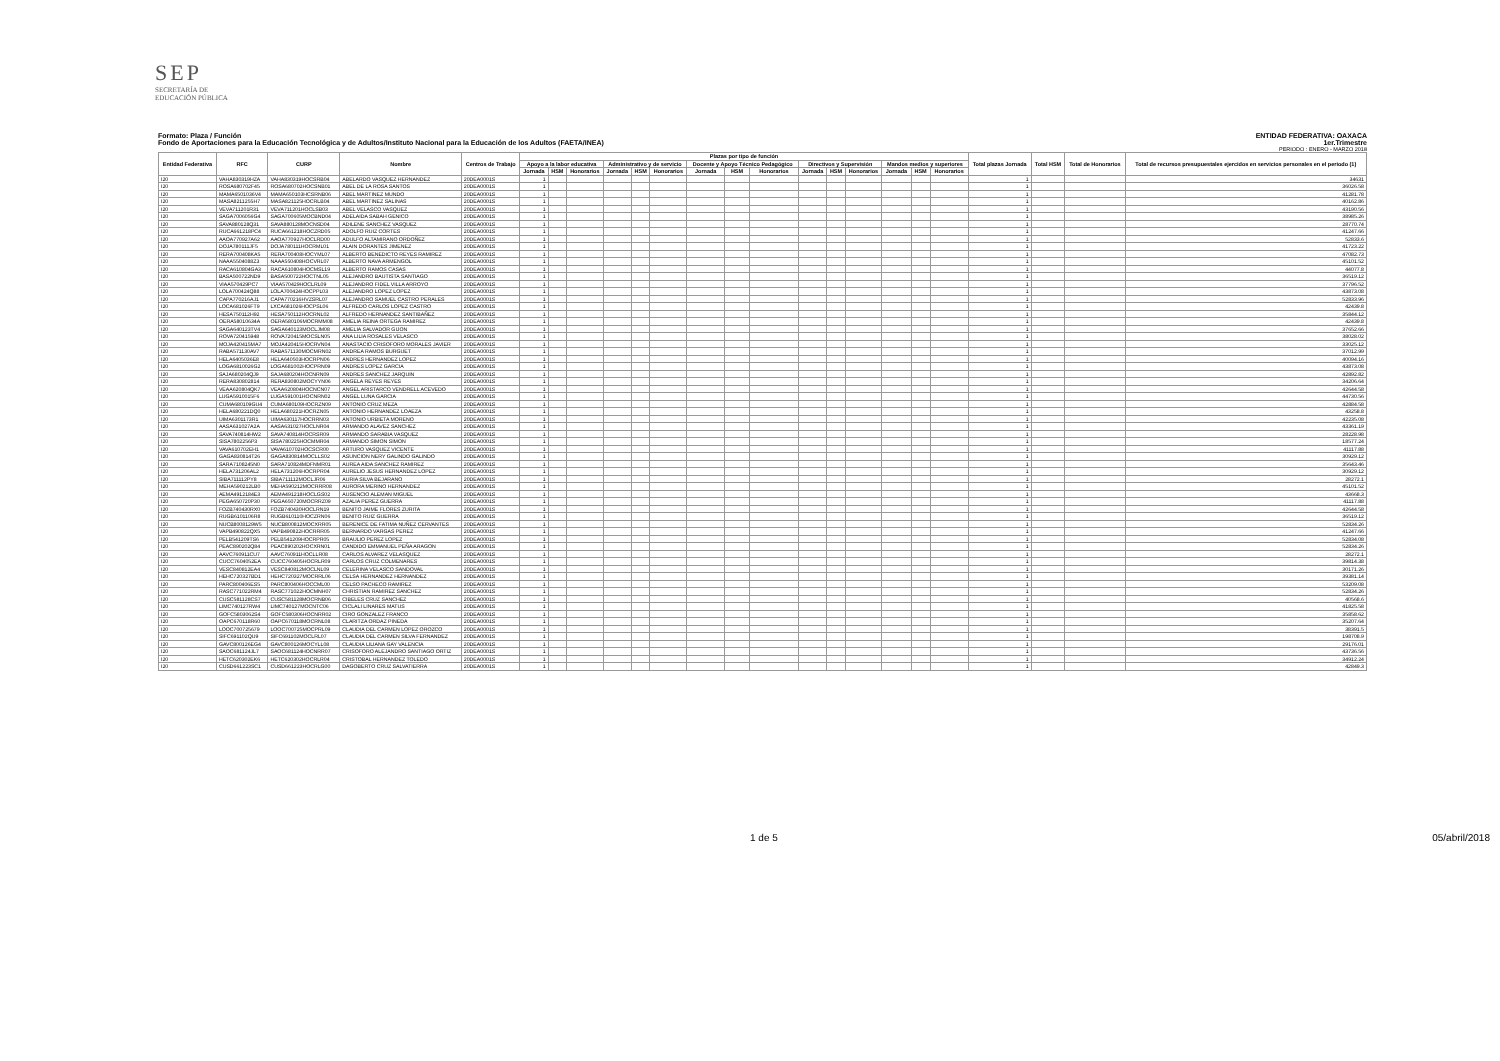SEP
SECRETARÍA DE
EDUCACIÓN PÚBLICA
Formato: Plaza / Función ENTIDAD FEDERATIVA: OAXACA
Fondo de Aportaciones para la Educación Tecnológica y de Adultos/Instituto Nacional para la Educación de los Adultos (FAETA/INEA) 1er.Trimestre
PERIODO : ENERO - MARZO 2018
| Entidad Federativa | RFC | CURP | Nombre | Centros de Trabajo | Plazas por tipo de función | | | | | | | | | | | | | | | Total plazas Jornada | Total HSM | Total de Honorarios | Total de recursos presupuestales ejercidos en servicios personales en el periodo (1) |
| --- | --- | --- | --- | --- | --- | --- | --- | --- | --- | --- | --- | --- | --- | --- | --- | --- | --- | --- | --- | --- | --- | --- | --- |
| | | | | | Apoyo a la labor educativa | | | Administrativo y de servicio | | | Docente y Apoyo Técnico Pedagógico | | | Directivos y Supervisión | | | Mandos medios y superiores | | | | | | |
| | | | | | Jornada | HSM | Honorarios | Jornada | HSM | Honorarios | Jornada | HSM | Honorarios | Jornada | HSM | Honorarios | Jornada | HSM | Honorarios | | | | |
| I20 | VAHA830319HZA | VAHA830319HOCSRB04 | ABELARDO VASQUEZ HERNANDEZ | 20DEA0001S | 1 | | | | | | | | | | | | | | | 1 | | | 34631 |
| I20 | ROSA680702F45 | ROSA680702HOCSNB01 | ABEL DE LA ROSA SANTOS | 20DEA0001S | 1 | | | | | | | | | | | | | | | 1 | | | 36026.58 |
| I20 | MAMA6501036V4 | MAMA650103HCSRNB06 | ABEL MARTINEZ MUNDO | 20DEA0001S | 1 | | | | | | | | | | | | | | | 1 | | | 41281.78 |
| I20 | MASA8211255H7 | MASA821125HOCRLB04 | ABEL MARTINEZ SALINAS | 20DEA0001S | 1 | | | | | | | | | | | | | | | 1 | | | 40162.86 |
| I20 | VEVA711201R31 | VEVA711201HOCLSB03 | ABEL VELASCO VASQUEZ | 20DEA0001S | 1 | | | | | | | | | | | | | | | 1 | | | 43190.56 |
| I20 | SAGA7006056G4 | SAGA700605MOCBND04 | ADELAIDA SABAH GENICO | 20DEA0001S | 1 | | | | | | | | | | | | | | | 1 | | | 38985.26 |
| I20 | SAVA880128Q31 | SAVA880128MOCNSD04 | ADILENE SANCHEZ VASQUEZ | 20DEA0001S | 1 | | | | | | | | | | | | | | | 1 | | | 28770.74 |
| I20 | RUCA661218PC4 | RUCA661218HOCZRD05 | ADOLFO RUIZ CORTES | 20DEA0001S | 1 | | | | | | | | | | | | | | | 1 | | | 41247.66 |
| I20 | AAOA770927A62 | AAOA770927HOCLRD00 | ADULFO ALTAMIRANO ORDOÑEZ | 20DEA0001S | 1 | | | | | | | | | | | | | | | 1 | | | 52833.6 |
| I20 | DOJA780111JF5 | DOJA780111HOCRML01 | ALAIN DORANTES JIMENEZ | 20DEA0001S | 1 | | | | | | | | | | | | | | | 1 | | | 41723.22 |
| I20 | RERA700408KA5 | RERA700408HOCYML07 | ALBERTO BENEDICTO REYES RAMIREZ | 20DEA0001S | 1 | | | | | | | | | | | | | | | 1 | | | 47082.73 |
| I20 | NAAA5504088Z3 | NAAA550408HOCVRL07 | ALBERTO NAVA ARMENGOL | 20DEA0001S | 1 | | | | | | | | | | | | | | | 1 | | | 45101.52 |
| I20 | RACA610804GA3 | RACA610804HOCMSL19 | ALBERTO RAMOS CASAS | 20DEA0001S | 1 | | | | | | | | | | | | | | | 1 | | | 44077.8 |
| I20 | BASA500722ND9 | BASA500722HOCTNL05 | ALEJANDRO BAUTISTA SANTIAGO | 20DEA0001S | 1 | | | | | | | | | | | | | | | 1 | | | 36519.12 |
| I20 | VIAA570429PC7 | VIAA570429HOCLRL09 | ALEJANDRO FIDEL VILLA ARROYO | 20DEA0001S | 1 | | | | | | | | | | | | | | | 1 | | | 37796.52 |
| I20 | LOLA700424Q88 | LOLA700424HOCPPL03 | ALEJANDRO LOPEZ LOPEZ | 20DEA0001S | 1 | | | | | | | | | | | | | | | 1 | | | 43873.08 |
| I20 | CAPA770216AJ1 | CAPA770216HVZSRL07 | ALEJANDRO SAMUEL CASTRO PERALES | 20DEA0001S | 1 | | | | | | | | | | | | | | | 1 | | | 52833.96 |
| I20 | LOCA681026FT9 | LXCA681026HOCPSL06 | ALFREDO CARLOS LOPEZ CASTRO | 20DEA0001S | 1 | | | | | | | | | | | | | | | 1 | | | 42439.8 |
| I20 | HESA750112H92 | HESA750112HOCRNL02 | ALFREDO HERNANDEZ SANTIBAÑEZ | 20DEA0001S | 1 | | | | | | | | | | | | | | | 1 | | | 35844.12 |
| I20 | OERA58010634A | OERA580106MOCRMM08 | AMELIA REINA ORTEGA RAMIREZ | 20DEA0001S | 1 | | | | | | | | | | | | | | | 1 | | | 42439.8 |
| I20 | SAGA640123TV4 | SAGA640123MOCLJM08 | AMELIA SALVADOR GIJON | 20DEA0001S | 1 | | | | | | | | | | | | | | | 1 | | | 37652.66 |
| I20 | ROVA720415948 | ROVA720415MOCSLN05 | ANA LILIA ROSALES VELASCO | 20DEA0001S | 1 | | | | | | | | | | | | | | | 1 | | | 38028.02 |
| I20 | MOJA420415MA7 | MOJA420415HOCRVN04 | ANASTACIO CRISOFORO MORALES JAVIER | 20DEA0001S | 1 | | | | | | | | | | | | | | | 1 | | | 33025.12 |
| I20 | RABA571130AV7 | RABA571130MOCMRN02 | ANDREA RAMOS BURGUET | 20DEA0001S | 1 | | | | | | | | | | | | | | | 1 | | | 37012.99 |
| I20 | HELA6405036E8 | HELA640503HOCRPN06 | ANDRES HERNANDEZ LOPEZ | 20DEA0001S | 1 | | | | | | | | | | | | | | | 1 | | | 40094.16 |
| I20 | LOGA6810026G2 | LOGA681002HOCPRN09 | ANDRES LOPEZ GARCIA | 20DEA0001S | 1 | | | | | | | | | | | | | | | 1 | | | 43873.08 |
| I20 | SAJA680204QJ9 | SAJA680204HOCNRN09 | ANDRES SANCHEZ JARQUIN | 20DEA0001S | 1 | | | | | | | | | | | | | | | 1 | | | 42892.82 |
| I20 | RERA830802814 | RERA830802MOCYYN06 | ANGELA REYES REYES | 20DEA0001S | 1 | | | | | | | | | | | | | | | 1 | | | 34206.64 |
| I20 | VEAA620804QK7 | VEAA620804HOCNCN07 | ANGEL ARISTARCO VENDRELL ACEVEDO | 20DEA0001S | 1 | | | | | | | | | | | | | | | 1 | | | 42644.58 |
| I20 | LUGA5910015F6 | LUGA591001HOCNRN02 | ANGEL LUNA GARCIA | 20DEA0001S | 1 | | | | | | | | | | | | | | | 1 | | | 44730.56 |
| I20 | CUMA680109GU4 | CUMA680109HOCRZN09 | ANTONIO CRUZ MEZA | 20DEA0001S | 1 | | | | | | | | | | | | | | | 1 | | | 42884.58 |
| I20 | HELA680221DQ0 | HELA680221HOCRZN05 | ANTONIO HERNANDEZ LOAEZA | 20DEA0001S | 1 | | | | | | | | | | | | | | | 1 | | | 43258.8 |
| I20 | UIMA6301173R1 | UIMA630117HOCRRN03 | ANTONIO URBIETA MORENO | 20DEA0001S | 1 | | | | | | | | | | | | | | | 1 | | | 42235.08 |
| I20 | AASA631027A2A | AASA631027HOCLNR04 | ARMANDO ALAVEZ SANCHEZ | 20DEA0001S | 1 | | | | | | | | | | | | | | | 1 | | | 43361.19 |
| I20 | SAVA740814HW2 | SAVA740814HOCRSR09 | ARMANDO SARABIA VASQUEZ | 20DEA0001S | 1 | | | | | | | | | | | | | | | 1 | | | 28228.98 |
| I20 | SISA7802256P3 | SISA780225HOCMMR04 | ARMANDO SIMON SIMON | 20DEA0001S | 1 | | | | | | | | | | | | | | | 1 | | | 18577.24 |
| I20 | VAVA610702EH1 | VAVA610702HOCSCR00 | ARTURO VASQUEZ VICENTE | 20DEA0001S | 1 | | | | | | | | | | | | | | | 1 | | | 41117.88 |
| I20 | GAGA830814T26 | GAGA830814MOCLLS02 | ASUNCION NERY GALINDO GALINDO | 20DEA0001S | 1 | | | | | | | | | | | | | | | 1 | | | 30929.12 |
| I20 | SARA7108245N0 | SARA710824MDFNMR01 | AUREA AIDA SANCHEZ RAMIREZ | 20DEA0001S | 1 | | | | | | | | | | | | | | | 1 | | | 35643.46 |
| I20 | HELA731206AL2 | HELA731206HOCRPR04 | AURELIO JESUS HERNANDEZ LOPEZ | 20DEA0001S | 1 | | | | | | | | | | | | | | | 1 | | | 30929.12 |
| I20 | SIBA711112PY8 | SIBA711112MOCLJR06 | AURIA SILVA BEJARANO | 20DEA0001S | 1 | | | | | | | | | | | | | | | 1 | | | 28272.1 |
| I20 | MEHA590212LB0 | MEHA590212MOCRRR08 | AURORA MERINO HERNANDEZ | 20DEA0001S | 1 | | | | | | | | | | | | | | | 1 | | | 45101.52 |
| I20 | AEMA4912184E3 | AEMA491218HOCLGS02 | AUSENCIO ALEMAN MIGUEL | 20DEA0001S | 1 | | | | | | | | | | | | | | | 1 | | | 43668.3 |
| I20 | PEGA650720P30 | PEGA650720MOCRRZ09 | AZALIA PEREZ GUERRA | 20DEA0001S | 1 | | | | | | | | | | | | | | | 1 | | | 41117.88 |
| I20 | FOZB740430RX0 | FOZB740430HOCLRN19 | BENITO JAIME FLORES ZURITA | 20DEA0001S | 1 | | | | | | | | | | | | | | | 1 | | | 42644.58 |
| I20 | RUGB6101106R8 | RUGB610110HOCZRN06 | BENITO RUIZ GUERRA | 20DEA0001S | 1 | | | | | | | | | | | | | | | 1 | | | 36519.12 |
| I20 | NUCB8008129W5 | NUCB800812MOCXRR05 | BERENICE DE FATIMA NUÑEZ CERVANTES | 20DEA0001S | 1 | | | | | | | | | | | | | | | 1 | | | 52834.26 |
| I20 | VAPB490822QX5 | VAPB490822HOCRRR05 | BERNARDO VARGAS PEREZ | 20DEA0001S | 1 | | | | | | | | | | | | | | | 1 | | | 41247.66 |
| I20 | PELB541209TS6 | PELB541209HOCRPR05 | BRAULIO PEREZ LOPEZ | 20DEA0001S | 1 | | | | | | | | | | | | | | | 1 | | | 52834.08 |
| I20 | PEAC890202Q84 | PEAC890202HOCXRN01 | CANDIDO EMMANUEL PEÑA ARAGON | 20DEA0001S | 1 | | | | | | | | | | | | | | | 1 | | | 52834.26 |
| I20 | AAVC760911CU7 | AAVC760911HOCLLR08 | CARLOS ALVAREZ VELASQUEZ | 20DEA0001S | 1 | | | | | | | | | | | | | | | 1 | | | 28272.1 |
| I20 | CUCC7604052EA | CUCC760405HOCRLR09 | CARLOS CRUZ COLMENARES | 20DEA0001S | 1 | | | | | | | | | | | | | | | 1 | | | 39814.38 |
| I20 | VESC840812EA4 | VESC840812MOCLNL09 | CELERINA VELASCO SANDOVAL | 20DEA0001S | 1 | | | | | | | | | | | | | | | 1 | | | 30171.26 |
| I20 | HEHC720327BD1 | HEHC720327MOCRRL06 | CELSA HERNANDEZ HERNANDEZ | 20DEA0001S | 1 | | | | | | | | | | | | | | | 1 | | | 39381.14 |
| I20 | PARC800406ES5 | PARC800406HOCCML00 | CELSO PACHECO RAMIREZ | 20DEA0001S | 1 | | | | | | | | | | | | | | | 1 | | | 53209.08 |
| I20 | RASC771022RM4 | RASC771022HOCMNH07 | CHRISTIAN RAMIREZ SANCHEZ | 20DEA0001S | 1 | | | | | | | | | | | | | | | 1 | | | 52834.26 |
| I20 | CUSC581128CS7 | CUSC581128MOCRNB06 | CIBELES CRUZ SANCHEZ | 20DEA0001S | 1 | | | | | | | | | | | | | | | 1 | | | 40568.6 |
| I20 | LIMC740127RW4 | LIMC740127MOCNTC06 | CICLALI LINARES MATUS | 20DEA0001S | 1 | | | | | | | | | | | | | | | 1 | | | 41825.58 |
| I20 | GOFC5803062S4 | GOFC580306HOCNRR02 | CIRO GONZALEZ FRANCO | 20DEA0001S | 1 | | | | | | | | | | | | | | | 1 | | | 35858.62 |
| I20 | OAPC670118R60 | OAPC670118MOCRNL08 | CLARITZA ORDAZ PINEDA | 20DEA0001S | 1 | | | | | | | | | | | | | | | 1 | | | 35207.64 |
| I20 | LOOC700725679 | LOOC700725MOCPRL09 | CLAUDIA DEL CARMEN LOPEZ OROZCO | 20DEA0001S | 1 | | | | | | | | | | | | | | | 1 | | | 38391.5 |
| I20 | SIFC691102QU9 | SIFC691102MOCLRL07 | CLAUDIA DEL CARMEN SILVA FERNANDEZ | 20DEA0001S | 1 | | | | | | | | | | | | | | | 1 | | | 198708.9 |
| I20 | GAVC800126EG4 | GAVC800126MOCYLL08 | CLAUDIA LILIANA GAY VALENCIA | 20DEA0001S | 1 | | | | | | | | | | | | | | | 1 | | | 29176.01 |
| I20 | SAOC681124JL7 | SAOC681124HOCNRR07 | CRISOFORO ALEJANDRO SANTIAGO ORTIZ | 20DEA0001S | 1 | | | | | | | | | | | | | | | 1 | | | 43736.56 |
| I20 | HETC620302EK6 | HETC620302HOCRLR04 | CRISTOBAL HERNANDEZ TOLEDO | 20DEA0001S | 1 | | | | | | | | | | | | | | | 1 | | | 34912.24 |
| I20 | CUSD661223SC1 | CUSD661223HOCRLG00 | DAGOBERTO CRUZ SALVATIERRA | 20DEA0001S | 1 | | | | | | | | | | | | | | | 1 | | | 42849.3 |
1 de 5 05/abril/2018